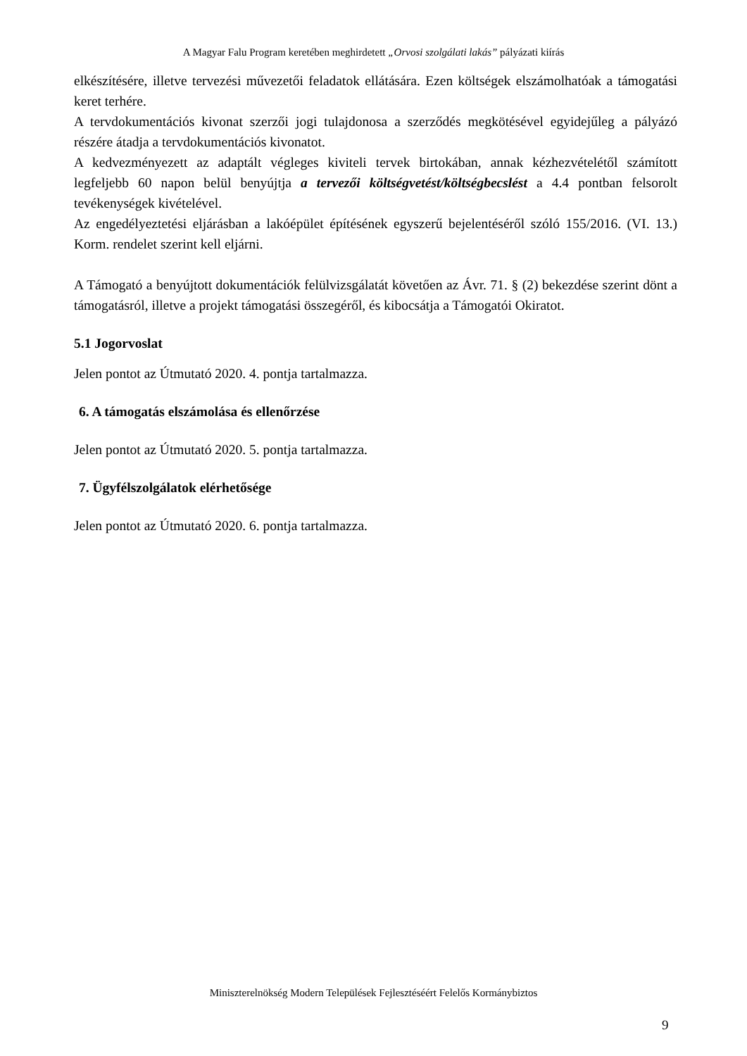A Magyar Falu Program keretében meghirdetett „Orvosi szolgálati lakás” pályázati kiírás
elkészítésére, illetve tervezési művezetői feladatok ellátására. Ezen költségek elszámolhatóak a támogatási keret terhére.
A tervdokumentációs kivonat szerzői jogi tulajdonosa a szerződés megkötésével egyidejűleg a pályázó részére átadja a tervdokumentációs kivonatot.
A kedvezményezett az adaptált végleges kiviteli tervek birtokában, annak kézhezvételétől számított legfeljebb 60 napon belül benyújtja a tervezői költségvetést/költségbecslést a 4.4 pontban felsorolt tevékenységek kivételével.
Az engedélyeztetési eljárásban a lakóépület építésének egyszerű bejelentéséről szóló 155/2016. (VI. 13.) Korm. rendelet szerint kell eljárni.
A Támogató a benyújtott dokumentációk felülvizsgálatát követően az Ávr. 71. § (2) bekezdése szerint dönt a támogatásról, illetve a projekt támogatási összegéről, és kibocsátja a Támogatói Okiratot.
5.1 Jogorvoslat
Jelen pontot az Útmutató 2020. 4. pontja tartalmazza.
6. A támogatás elszámolása és ellenőrzése
Jelen pontot az Útmutató 2020. 5. pontja tartalmazza.
7. Ügyfélszolgálatok elérhetősége
Jelen pontot az Útmutató 2020. 6. pontja tartalmazza.
Miniszterelnökség Modern Települések Fejlesztéséért Felelős Kormánybiztos
9